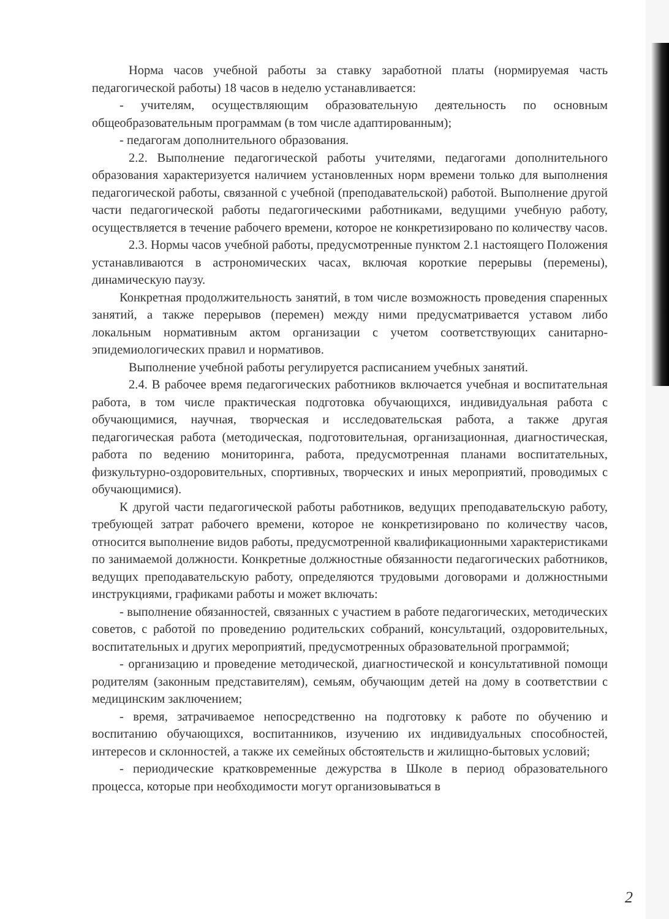Норма часов учебной работы за ставку заработной платы (нормируемая часть педагогической работы) 18 часов в неделю устанавливается:
- учителям, осуществляющим образовательную деятельность по основным общеобразовательным программам (в том числе адаптированным);
- педагогам дополнительного образования.
2.2. Выполнение педагогической работы учителями, педагогами дополнительного образования характеризуется наличием установленных норм времени только для выполнения педагогической работы, связанной с учебной (преподавательской) работой. Выполнение другой части педагогической работы педагогическими работниками, ведущими учебную работу, осуществляется в течение рабочего времени, которое не конкретизировано по количеству часов.
2.3. Нормы часов учебной работы, предусмотренные пунктом 2.1 настоящего Положения устанавливаются в астрономических часах, включая короткие перерывы (перемены), динамическую паузу.
Конкретная продолжительность занятий, в том числе возможность проведения спаренных занятий, а также перерывов (перемен) между ними предусматривается уставом либо локальным нормативным актом организации с учетом соответствующих санитарно-эпидемиологических правил и нормативов.
Выполнение учебной работы регулируется расписанием учебных занятий.
2.4. В рабочее время педагогических работников включается учебная и воспитательная работа, в том числе практическая подготовка обучающихся, индивидуальная работа с обучающимися, научная, творческая и исследовательская работа, а также другая педагогическая работа (методическая, подготовительная, организационная, диагностическая, работа по ведению мониторинга, работа, предусмотренная планами воспитательных, физкультурно-оздоровительных, спортивных, творческих и иных мероприятий, проводимых с обучающимися).
К другой части педагогической работы работников, ведущих преподавательскую работу, требующей затрат рабочего времени, которое не конкретизировано по количеству часов, относится выполнение видов работы, предусмотренной квалификационными характеристиками по занимаемой должности. Конкретные должностные обязанности педагогических работников, ведущих преподавательскую работу, определяются трудовыми договорами и должностными инструкциями, графиками работы и может включать:
- выполнение обязанностей, связанных с участием в работе педагогических, методических советов, с работой по проведению родительских собраний, консультаций, оздоровительных, воспитательных и других мероприятий, предусмотренных образовательной программой;
- организацию и проведение методической, диагностической и консультативной помощи родителям (законным представителям), семьям, обучающим детей на дому в соответствии с медицинским заключением;
- время, затрачиваемое непосредственно на подготовку к работе по обучению и воспитанию обучающихся, воспитанников, изучению их индивидуальных способностей, интересов и склонностей, а также их семейных обстоятельств и жилищно-бытовых условий;
- периодические кратковременные дежурства в Школе в период образовательного процесса, которые при необходимости могут организовываться в
2